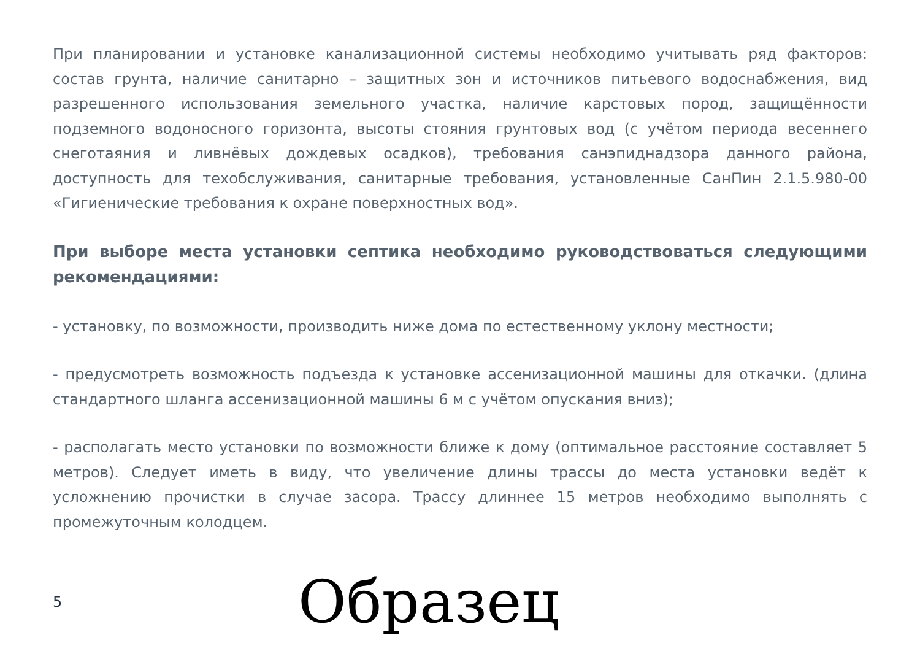При планировании и установке канализационной системы необходимо учитывать ряд факторов: состав грунта, наличие санитарно – защитных зон и источников питьевого водоснабжения, вид разрешенного использования земельного участка, наличие карстовых пород, защищённости подземного водоносного горизонта, высоты стояния грунтовых вод (с учётом периода весеннего снеготаяния и ливнёвых дождевых осадков), требования санэпиднадзора данного района, доступность для техобслуживания, санитарные требования, установленные СанПин 2.1.5.980-00 «Гигиенические требования к охране поверхностных вод».
При выборе места установки септика необходимо руководствоваться следующими рекомендациями:
- установку, по возможности, производить ниже дома по естественному уклону местности;
- предусмотреть возможность подъезда к установке ассенизационной машины для откачки. (длина стандартного шланга ассенизационной машины 6 м с учётом опускания вниз);
- располагать место установки по возможности ближе к дому (оптимальное расстояние составляет 5 метров). Следует иметь в виду, что увеличение длины трассы до места установки ведёт к усложнению прочистки в случае засора. Трассу длиннее 15 метров необходимо выполнять с промежуточным колодцем.
5
Образец